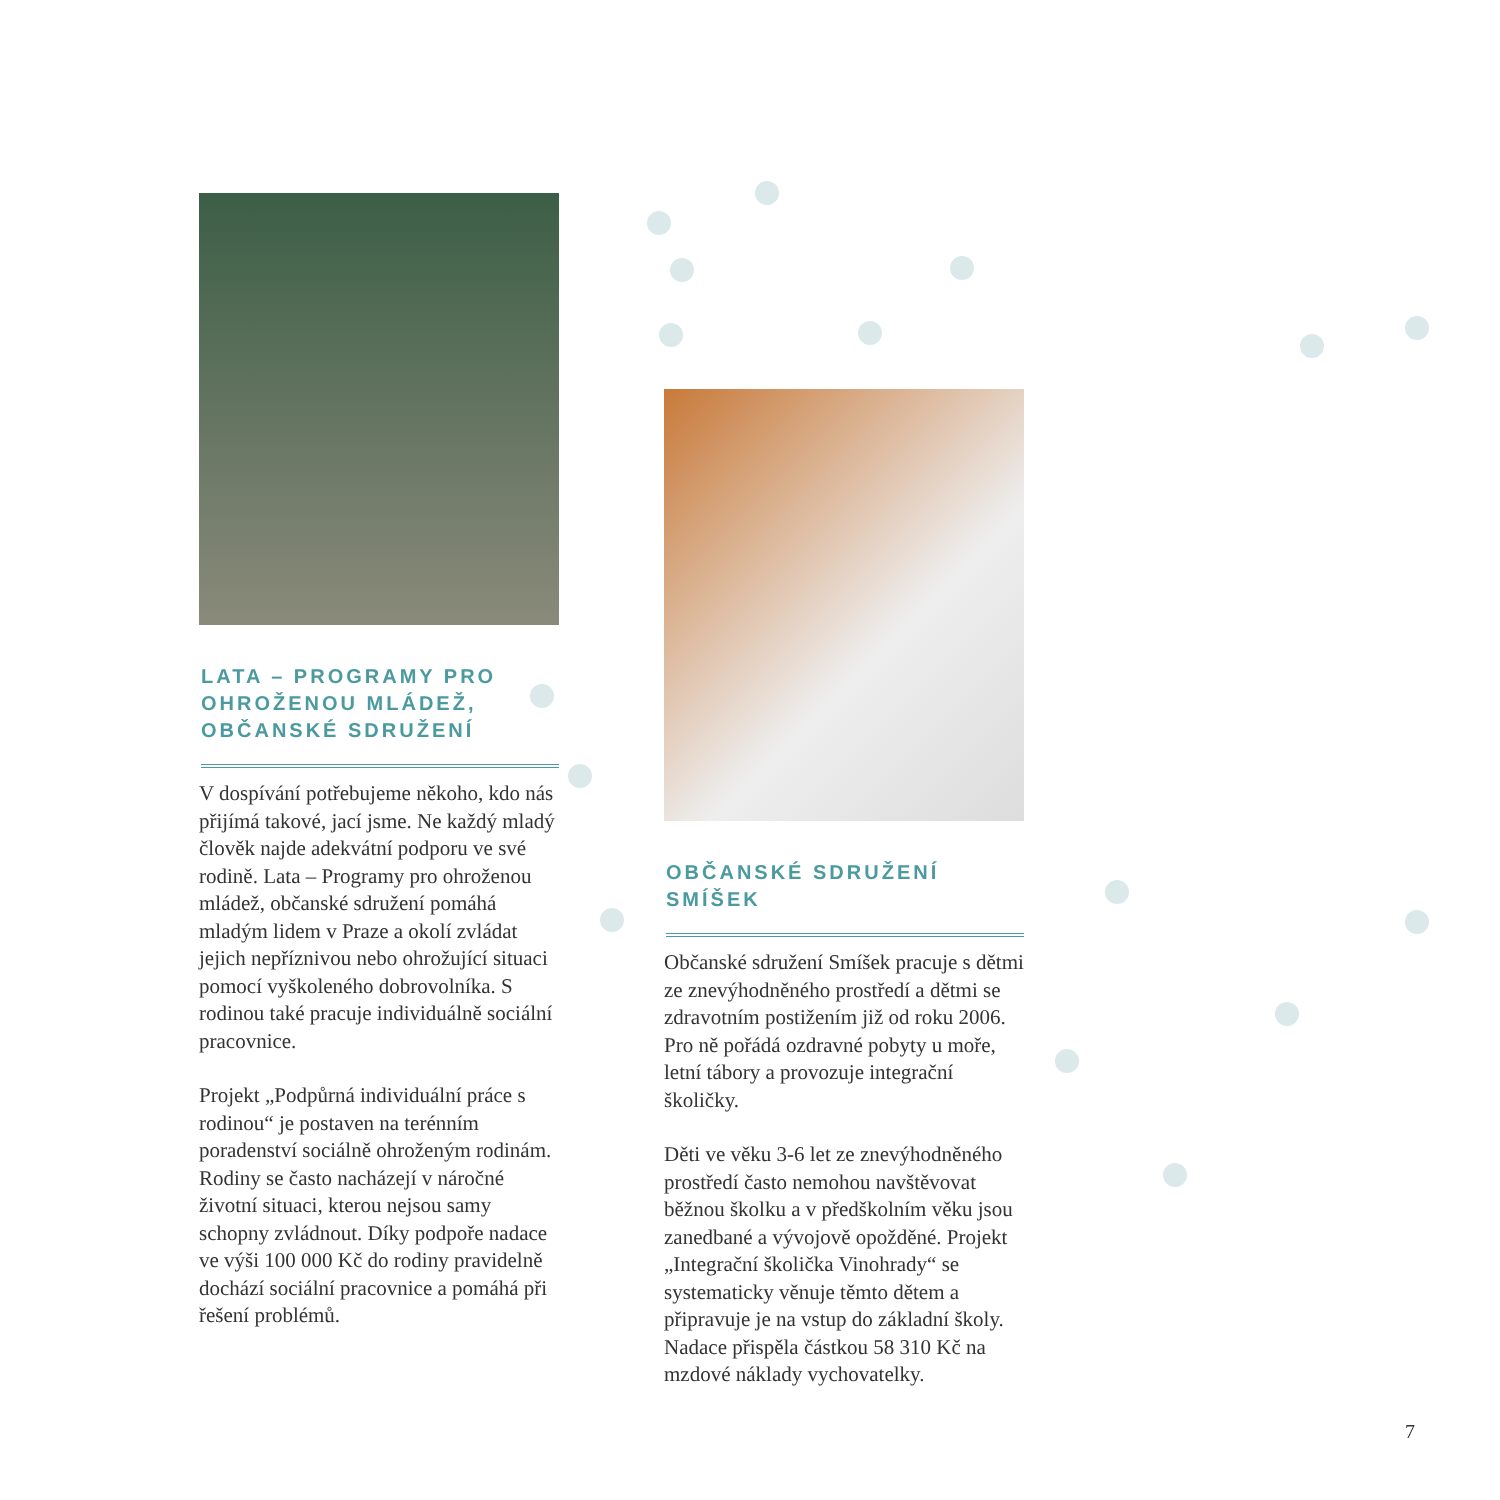LATA – PROGRAMY PRO OHROŽENOU MLÁDEŽ, OBČANSKÉ SDRUŽENÍ
V dospívání potřebujeme někoho, kdo nás přijímá takové, jací jsme. Ne každý mladý člověk najde adekvátní podporu ve své rodině. Lata – Programy pro ohroženou mládež, občanské sdružení pomáhá mladým lidem v Praze a okolí zvládat jejich nepříznivou nebo ohrožující situaci pomocí vyškoleného dobrovolníka. S rodinou také pracuje individuálně sociální pracovnice.
Projekt „Podpůrná individuální práce s rodinou“ je postaven na terénním poradenství sociálně ohroženým rodinám. Rodiny se často nacházejí v náročné životní situaci, kterou nejsou samy schopny zvládnout. Díky podpoře nadace ve výši 100 000 Kč do rodiny pravidelně dochází sociální pracovnice a pomáhá při řešení problémů.
OBČANSKÉ SDRUŽENÍ SMÍŠEK
Občanské sdružení Smíšek pracuje s dětmi ze znevýhodněného prostředí a dětmi se zdravotním postižením již od roku 2006. Pro ně pořádá ozdravné pobyty u moře, letní tábory a provozuje integrační školičky.
Děti ve věku 3-6 let ze znevýhodněného prostředí často nemohou navštěvovat běžnou školku a v předškolním věku jsou zanedbané a vývojově opožděné. Projekt „Integrační školička Vinohrady“ se systematicky věnuje těmto dětem a připravuje je na vstup do základní školy. Nadace přispěla částkou 58 310 Kč na mzdové náklady vychovatelky.
7